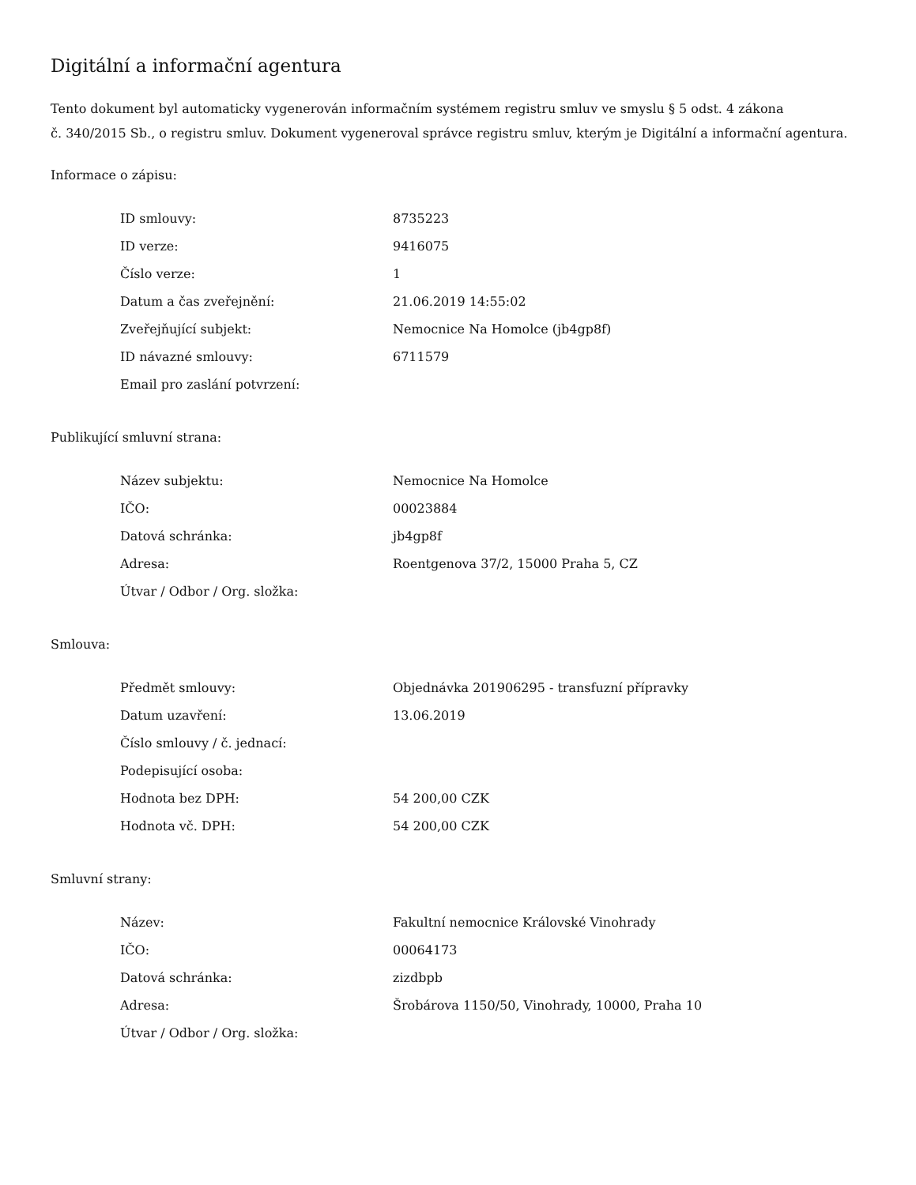Digitální a informační agentura
Tento dokument byl automaticky vygenerován informačním systémem registru smluv ve smyslu § 5 odst. 4 zákona
č. 340/2015 Sb., o registru smluv. Dokument vygeneroval správce registru smluv, kterým je Digitální a informační agentura.
Informace o zápisu:
| ID smlouvy: | 8735223 |
| ID verze: | 9416075 |
| Číslo verze: | 1 |
| Datum a čas zveřejnění: | 21.06.2019 14:55:02 |
| Zveřejňující subjekt: | Nemocnice Na Homolce (jb4gp8f) |
| ID návazné smlouvy: | 6711579 |
| Email pro zaslání potvrzení: | |
Publikující smluvní strana:
| Název subjektu: | Nemocnice Na Homolce |
| IČO: | 00023884 |
| Datová schránka: | jb4gp8f |
| Adresa: | Roentgenova 37/2, 15000 Praha 5, CZ |
| Útvar / Odbor / Org. složka: | |
Smlouva:
| Předmět smlouvy: | Objednávka 201906295 - transfuzní přípravky |
| Datum uzavření: | 13.06.2019 |
| Číslo smlouvy / č. jednací: | |
| Podepisující osoba: | |
| Hodnota bez DPH: | 54 200,00 CZK |
| Hodnota vč. DPH: | 54 200,00 CZK |
Smluvní strany:
| Název: | Fakultní nemocnice Královské Vinohrady |
| IČO: | 00064173 |
| Datová schránka: | zizdbpb |
| Adresa: | Šrobárova 1150/50, Vinohrady, 10000, Praha 10 |
| Útvar / Odbor / Org. složka: | |